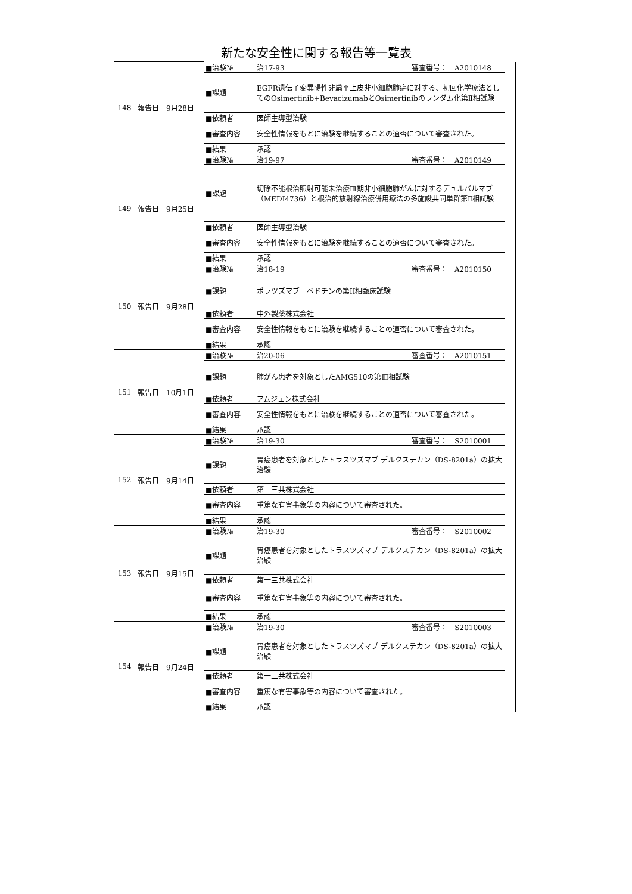新たな安全性に関する報告等一覧表
| 148 | 報告日 9月28日 | ■治験№ | 治17-93 審査番号： A2010148 | |
| | | ■課題 | EGFR遺伝子変異陽性非扁平上皮非小細胞肺癌に対する、初回化学療法としてのOsimertinib+BevacizumabとOsimertinibのランダム化第Ⅱ相試験 | |
| | | ■依頼者 | 医師主導型治験 | |
| | | ■審査内容 | 安全性情報をもとに治験を継続することの適否について審査された。 | |
| | | ■結果 | 承認 | |
| 149 | 報告日 9月25日 | ■治験№ | 治19-97 審査番号： A2010149 | |
| | | ■課題 | 切除不能根治照射可能未治療Ⅲ期非小細胞肺がんに対するデュルバルマブ（MEDI4736）と根治的放射線治療併用療法の多施設共同単群第Ⅱ相試験 | |
| | | ■依頼者 | 医師主導型治験 | |
| | | ■審査内容 | 安全性情報をもとに治験を継続することの適否について審査された。 | |
| | | ■結果 | 承認 | |
| 150 | 報告日 9月28日 | ■治験№ | 治18-19 審査番号： A2010150 | |
| | | ■課題 | ポラツズマブ ベドチンの第II相臨床試験 | |
| | | ■依頼者 | 中外製薬株式会社 | |
| | | ■審査内容 | 安全性情報をもとに治験を継続することの適否について審査された。 | |
| | | ■結果 | 承認 | |
| 151 | 報告日 10月1日 | ■治験№ | 治20-06 審査番号： A2010151 | |
| | | ■課題 | 肺がん患者を対象としたAMG510の第Ⅲ相試験 | |
| | | ■依頼者 | アムジェン株式会社 | |
| | | ■審査内容 | 安全性情報をもとに治験を継続することの適否について審査された。 | |
| | | ■結果 | 承認 | |
| 152 | 報告日 9月14日 | ■治験№ | 治19-30 審査番号： S2010001 | |
| | | ■課題 | 胃癌患者を対象としたトラスツズマブ デルクステカン（DS-8201a）の拡大治験 | |
| | | ■依頼者 | 第一三共株式会社 | |
| | | ■審査内容 | 重篤な有害事象等の内容について審査された。 | |
| | | ■結果 | 承認 | |
| 153 | 報告日 9月15日 | ■治験№ | 治19-30 審査番号： S2010002 | |
| | | ■課題 | 胃癌患者を対象としたトラスツズマブ デルクステカン（DS-8201a）の拡大治験 | |
| | | ■依頼者 | 第一三共株式会社 | |
| | | ■審査内容 | 重篤な有害事象等の内容について審査された。 | |
| | | ■結果 | 承認 | |
| 154 | 報告日 9月24日 | ■治験№ | 治19-30 審査番号： S2010003 | |
| | | ■課題 | 胃癌患者を対象としたトラスツズマブ デルクステカン（DS-8201a）の拡大治験 | |
| | | ■依頼者 | 第一三共株式会社 | |
| | | ■審査内容 | 重篤な有害事象等の内容について審査された。 | |
| | | ■結果 | 承認 | |